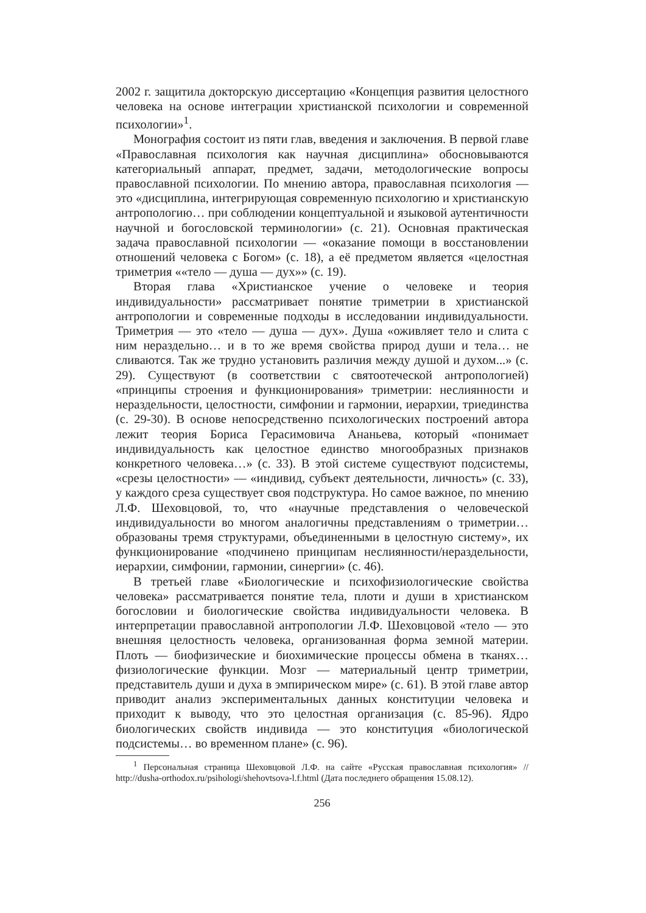2002 г. защитила докторскую диссертацию «Концепция развития целостного человека на основе интеграции христианской психологии и современной психологии»<sup>1</sup>.
Монография состоит из пяти глав, введения и заключения. В первой главе «Православная психология как научная дисциплина» обосновываются категориальный аппарат, предмет, задачи, методологические вопросы православной психологии. По мнению автора, православная психология — это «дисциплина, интегрирующая современную психологию и христианскую антропологию… при соблюдении концептуальной и языковой аутентичности научной и богословской терминологии» (с. 21). Основная практическая задача православной психологии — «оказание помощи в восстановлении отношений человека с Богом» (с. 18), а её предметом является «целостная триметрия ««тело — душа — дух»» (с. 19).
Вторая глава «Христианское учение о человеке и теория индивидуальности» рассматривает понятие триметрии в христианской антропологии и современные подходы в исследовании индивидуальности. Триметрия — это «тело — душа — дух». Душа «оживляет тело и слита с ним нераздельно… и в то же время свойства природ души и тела… не сливаются. Так же трудно установить различия между душой и духом...» (с. 29). Существуют (в соответствии с святоотеческой антропологией) «принципы строения и функционирования» триметрии: неслиянности и нераздельности, целостности, симфонии и гармонии, иерархии, триединства (с. 29-30). В основе непосредственно психологических построений автора лежит теория Бориса Герасимовича Ананьева, который «понимает индивидуальность как целостное единство многообразных признаков конкретного человека…» (с. 33). В этой системе существуют подсистемы, «срезы целостности» — «индивид, субъект деятельности, личность» (с. 33), у каждого среза существует своя подструктура. Но самое важное, по мнению Л.Ф. Шеховцовой, то, что «научные представления о человеческой индивидуальности во многом аналогичны представлениям о триметрии… образованы тремя структурами, объединенными в целостную систему», их функционирование «подчинено принципам неслиянности/нераздельности, иерархии, симфонии, гармонии, синергии» (с. 46).
В третьей главе «Биологические и психофизиологические свойства человека» рассматривается понятие тела, плоти и души в христианском богословии и биологические свойства индивидуальности человека. В интерпретации православной антропологии Л.Ф. Шеховцовой «тело — это внешняя целостность человека, организованная форма земной материи. Плоть — биофизические и биохимические процессы обмена в тканях… физиологические функции. Мозг — материальный центр триметрии, представитель души и духа в эмпирическом мире» (с. 61). В этой главе автор приводит анализ экспериментальных данных конституции человека и приходит к выводу, что это целостная организация (с. 85-96). Ядро биологических свойств индивида — это конституция «биологической подсистемы… во временном плане» (с. 96).
<sup>1</sup> Персональная страница Шеховцовой Л.Ф. на сайте «Русская православная психология» // http://dusha-orthodox.ru/psihologi/shehovtsova-l.f.html (Дата последнего обращения 15.08.12).
256